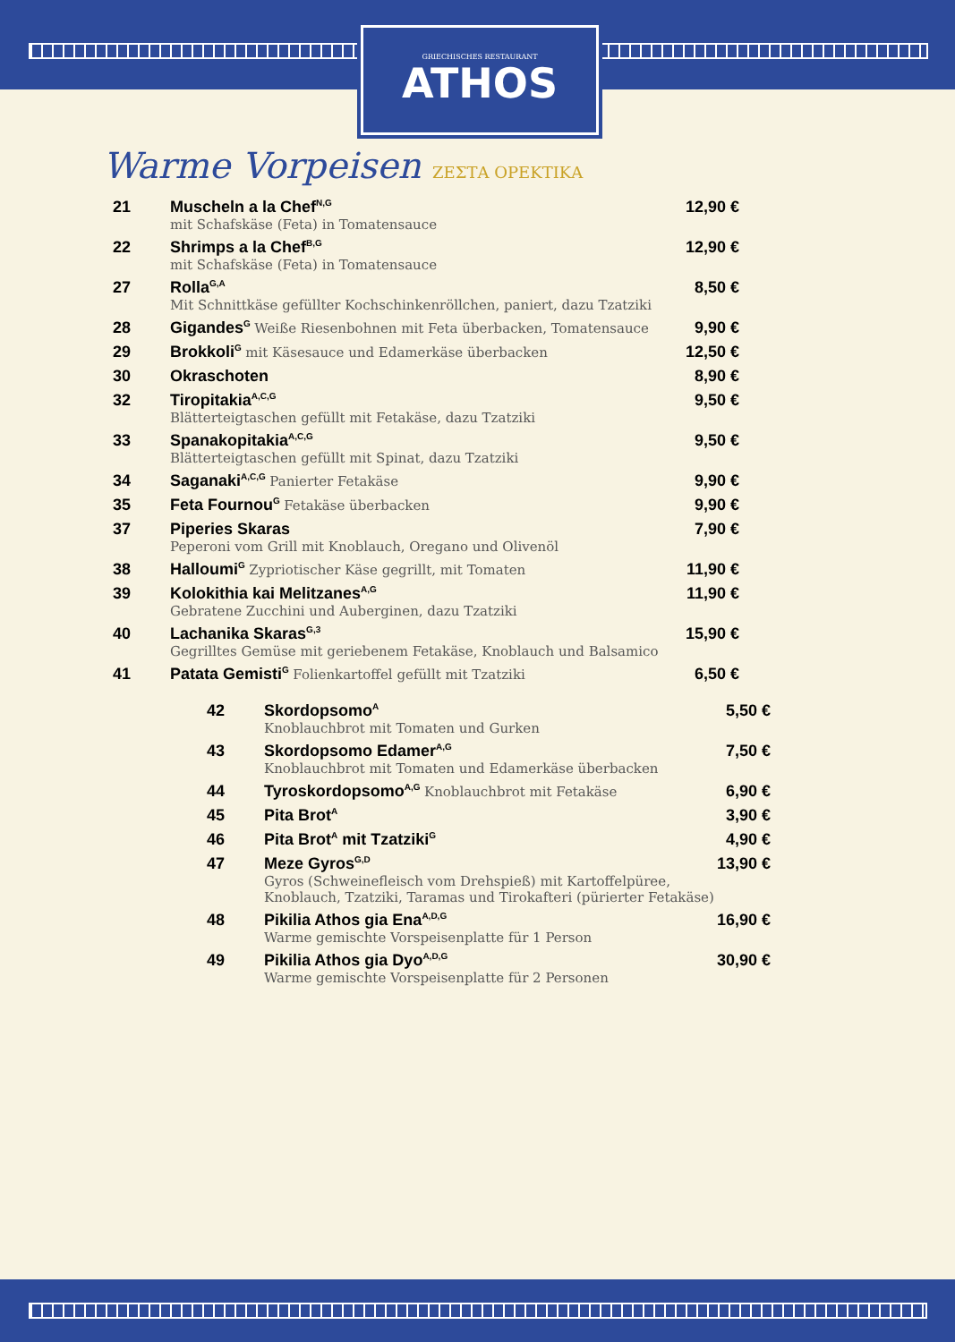GRIECHISCHES RESTAURANT
ATHOS
Warme Vorpeisen ΖΕΣΤΑ ΟΡΕΚΤΙΚΑ
| 21 | Muscheln a la Chef<sup>N,G</sup> mit Schafskäse (Feta) in Tomatensauce | 12,90 € |
| 22 | Shrimps a la Chef<sup>B,G</sup> mit Schafskäse (Feta) in Tomatensauce | 12,90 € |
| 27 | Rolla<sup>G,A</sup> Mit Schnittkäse gefüllter Kochschinkenröllchen, paniert, dazu Tzatziki | 8,50 € |
| 28 | Gigandes<sup>G</sup> Weiße Riesenbohnen mit Feta überbacken, Tomatensauce | 9,90 € |
| 29 | Brokkoli<sup>G</sup> mit Käsesauce und Edamerkäse überbacken | 12,50 € |
| 30 | Okraschoten | 8,90 € |
| 32 | Tiropitakia<sup>A,C,G</sup> Blätterteigtaschen gefüllt mit Fetakäse, dazu Tzatziki | 9,50 € |
| 33 | Spanakopitakia<sup>A,C,G</sup> Blätterteigtaschen gefüllt mit Spinat, dazu Tzatziki | 9,50 € |
| 34 | Saganaki<sup>A,C,G</sup> Panierter Fetakäse | 9,90 € |
| 35 | Feta Fournou<sup>G</sup> Fetakäse überbacken | 9,90 € |
| 37 | Piperies Skaras Peperoni vom Grill mit Knoblauch, Oregano und Olivenöl | 7,90 € |
| 38 | Halloumi<sup>G</sup> Zypriotischer Käse gegrillt, mit Tomaten | 11,90 € |
| 39 | Kolokithia kai Melitzanes<sup>A,G</sup> Gebratene Zucchini und Auberginen, dazu Tzatziki | 11,90 € |
| 40 | Lachanika Skaras<sup>G,3</sup> Gegrilltes Gemüse mit geriebenem Fetakäse, Knoblauch und Balsamico | 15,90 € |
| 41 | Patata Gemisti<sup>G</sup> Folienkartoffel gefüllt mit Tzatziki | 6,50 € |
| 42 | Skordopsomo<sup>A</sup> Knoblauchbrot mit Tomaten und Gurken | 5,50 € |
| 43 | Skordopsomo Edamer<sup>A,G</sup> Knoblauchbrot mit Tomaten und Edamerkäse überbacken | 7,50 € |
| 44 | Tyroskordopsomo<sup>A,G</sup> Knoblauchbrot mit Fetakäse | 6,90 € |
| 45 | Pita Brot<sup>A</sup> | 3,90 € |
| 46 | Pita Brot<sup>A</sup> mit Tzatziki<sup>G</sup> | 4,90 € |
| 47 | Meze Gyros<sup>G,D</sup> Gyros (Schweinefleisch vom Drehspieß) mit Kartoffelpüree, Knoblauch, Tzatziki, Taramas und Tirokafteri (pürierter Fetakäse) | 13,90 € |
| 48 | Pikilia Athos gia Ena<sup>A,D,G</sup> Warme gemischte Vorspeisenplatte für 1 Person | 16,90 € |
| 49 | Pikilia Athos gia Dyo<sup>A,D,G</sup> Warme gemischte Vorspeisenplatte für 2 Personen | 30,90 € |